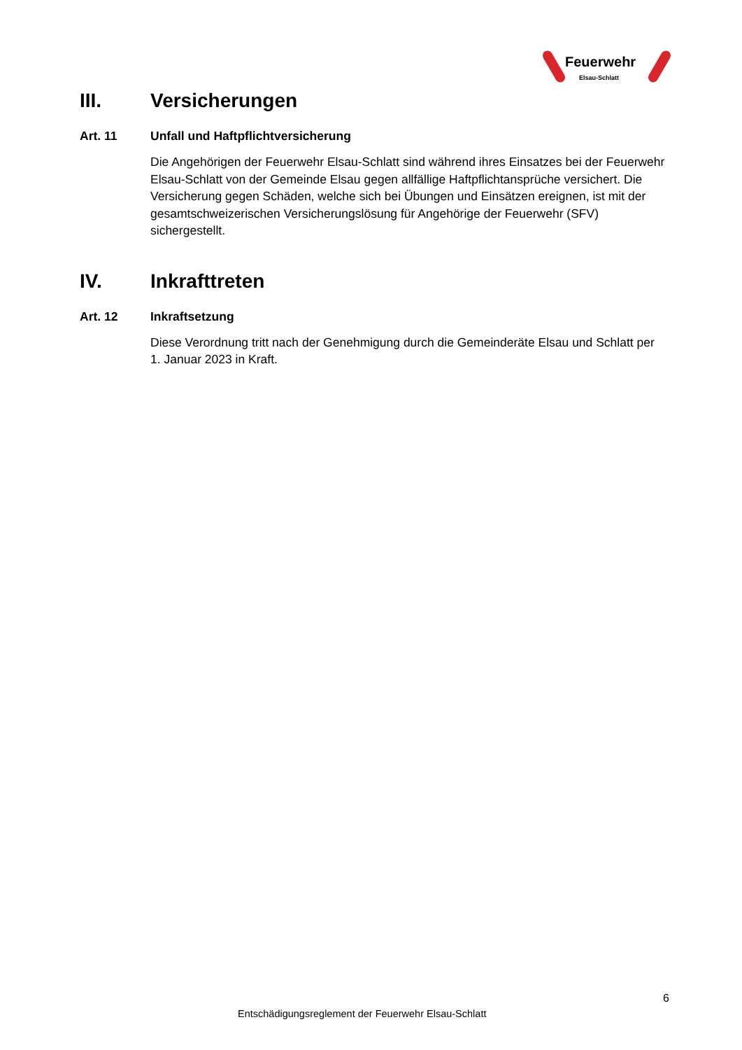Feuerwehr
Elsau-Schlatt
III. Versicherungen
Art. 11 Unfall und Haftpflichtversicherung
Die Angehörigen der Feuerwehr Elsau-Schlatt sind während ihres Einsatzes bei der Feuerwehr Elsau-Schlatt von der Gemeinde Elsau gegen allfällige Haftpflichtansprüche versichert. Die Versicherung gegen Schäden, welche sich bei Übungen und Einsätzen ereignen, ist mit der gesamtschweizerischen Versicherungslösung für Angehörige der Feuerwehr (SFV) sichergestellt.
IV. Inkrafttreten
Art. 12 Inkraftsetzung
Diese Verordnung tritt nach der Genehmigung durch die Gemeinderäte Elsau und Schlatt per 1. Januar 2023 in Kraft.
6
Entschädigungsreglement der Feuerwehr Elsau-Schlatt